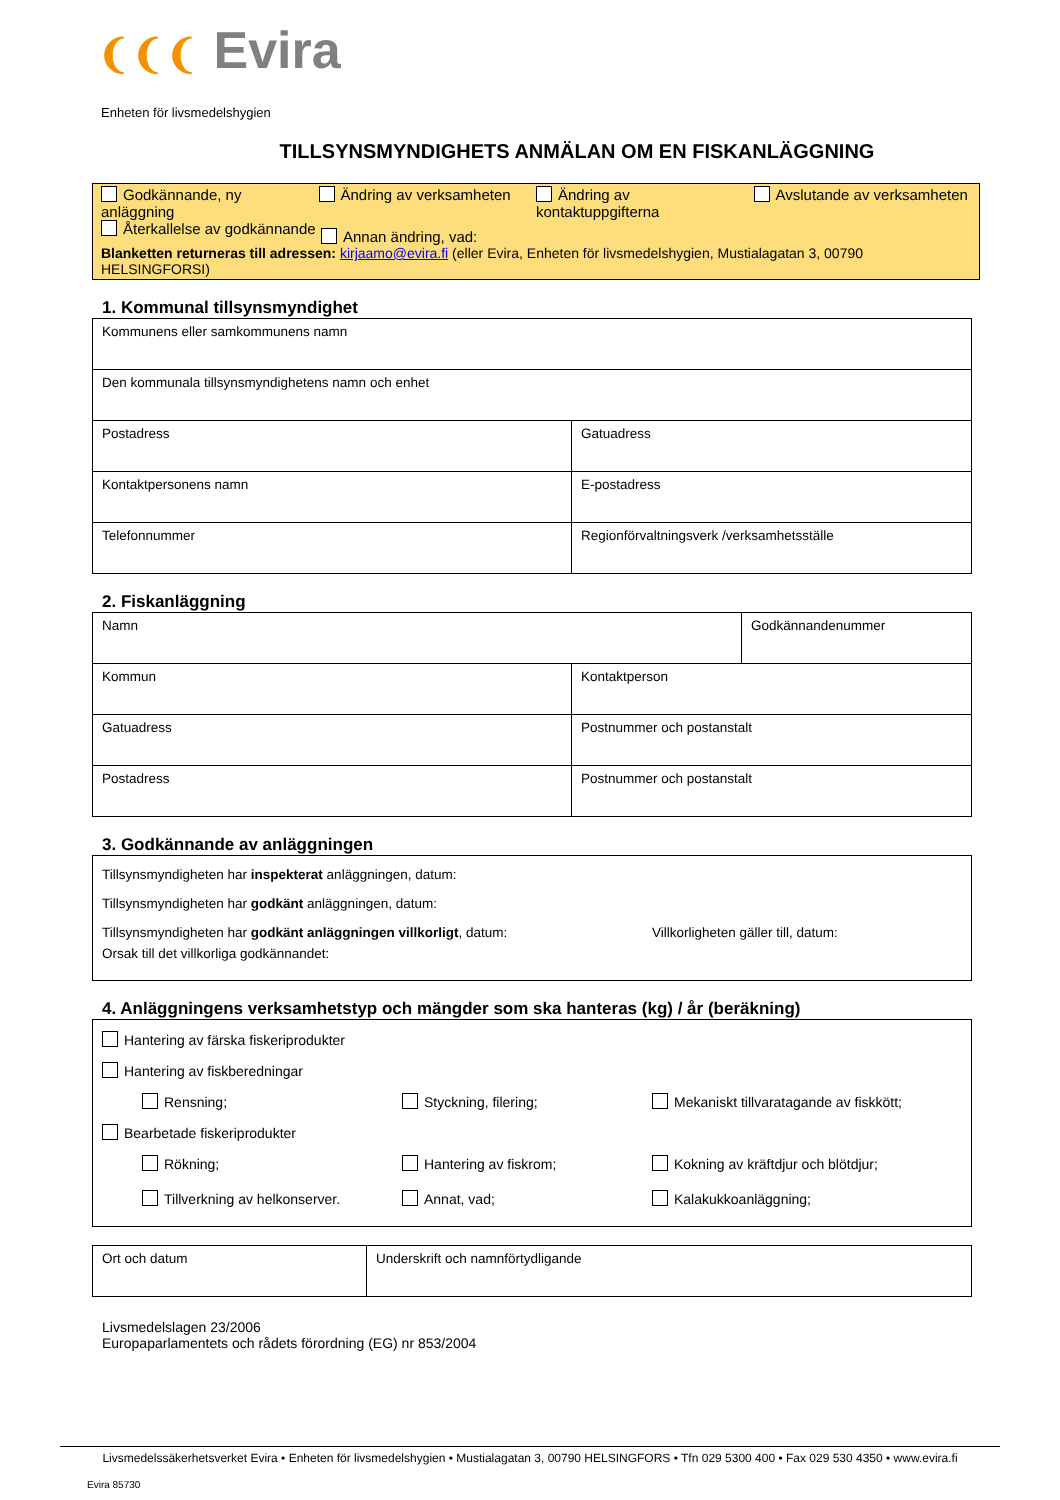❨❨❨ Evira
Enheten för livsmedelshygien
TILLSYNSMYNDIGHETS ANMÄLAN OM EN FISKANLÄGGNING
Godkännande, ny anläggning
Ändring av verksamheten Ändring av kontaktuppgifterna
Avslutande av verksamheten
Återkallelse av godkännande
Annan ändring, vad:
Blanketten returneras till adressen: kirjaamo@evira.fi (eller Evira, Enheten för livsmedelshygien, Mustialagatan 3, 00790 HELSINGFORSI)
1. Kommunal tillsynsmyndighet
| Kommunens eller samkommunens namn | |
| Den kommunala tillsynsmyndighetens namn och enhet | |
| Postadress | Gatuadress |
| Kontaktpersonens namn | E-postadress |
| Telefonnummer | Regionförvaltningsverk /verksamhetsställe |
2. Fiskanläggning
| Namn | Godkännandenummer |
| Kommun | Kontaktperson |
| Gatuadress | Postnummer och postanstalt |
| Postadress | Postnummer och postanstalt |
3. Godkännande av anläggningen
Tillsynsmyndigheten har inspekterat anläggningen, datum:
Tillsynsmyndigheten har godkänt anläggningen, datum:
Tillsynsmyndigheten har godkänt anläggningen villkorligt, datum: Villkorligheten gäller till, datum:
Orsak till det villkorliga godkännandet:
4. Anläggningens verksamhetstyp och mängder som ska hanteras (kg) / år (beräkning)
Hantering av färska fiskeriprodukter
Hantering av fiskberedningar
Rensning; Styckning, filering; Mekaniskt tillvaratagande av fiskkött;
Bearbetade fiskeriprodukter
Rökning; Hantering av fiskrom; Kokning av kräftdjur och blötdjur; Tillverkning av helkonserver. Annat, vad; Kalakukkoanläggning;
| Ort och datum | Underskrift och namnförtydligande |
Livsmedelslagen 23/2006
Europaparlamentets och rådets förordning (EG) nr 853/2004
Livsmedelssäkerhetsverket Evira • Enheten för livsmedelshygien • Mustialagatan 3, 00790 HELSINGFORS • Tfn 029 5300 400 • Fax 029 530 4350 • www.evira.fi
Evira 85730